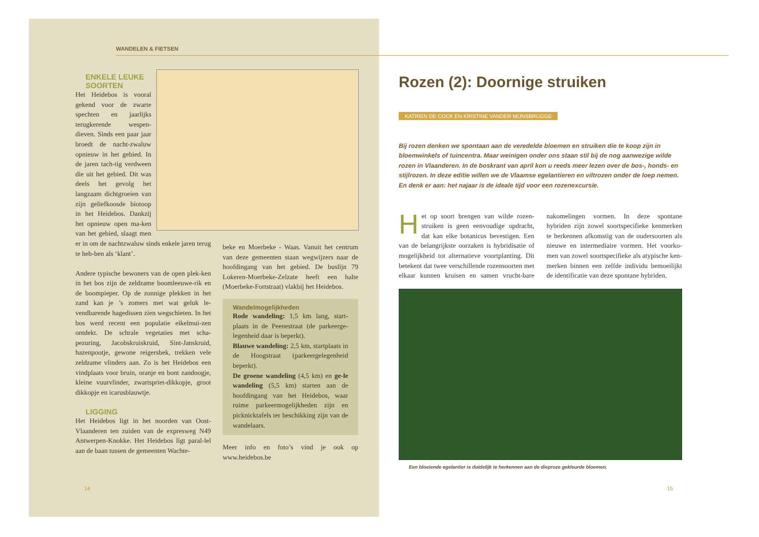WANDELEN & FIETSEN
ENKELE LEUKE
SOORTEN
Het Heidebos is vooral gekend voor de zwarte spechten en jaarlijks terugkerende wespen-dieven. Sinds een paar jaar broedt de nacht-zwaluw opnieuw in het gebied. In de jaren tach-tig verdween die uit het gebied. Dit was deels het gevolg het langzaam dichtgroeien van zijn geliefkoosde biotoop in het Heidebos. Dankzij het opnieuw open ma-ken van het gebied, slaagt men er in om de nachtzwaluw sinds enkele jaren terug te heb-ben als ‘klant’.
Andere typische bewoners van de open plek-ken in het bos zijn de zeldzame boomleeuwe-rik en de boompieper. Op de zonnige plekken in het zand kan je ’s zomers met wat geluk le-vendbarende hagedissen zien wegschieten. In het bos werd recent een populatie eikelmui-zen ontdekt. De schrale vegetaties met scha-pezuring, Jacobskruiskruid, Sint-Janskruid, hazenpootje, gewone reigersbek, trekken vele zeldzame vlinders aan. Zo is het Heidebos een vindplaats voor bruin, oranje en bont zandoogje, kleine vuurvlinder, zwartspriet-dikkopje, groot dikkopje en icarusblauwtje.
LIGGING
Het Heidebos ligt in het noorden van Oost-Vlaanderen ten zuiden van de expresweg N49 Antwerpen-Knokke. Het Heidebos ligt paral-lel aan de baan tussen de gemeenten Wachte-
beke en Moerbeke - Waas. Vanuit het centrum van deze gemeenten staan wegwijzers naar de hoofdingang van het gebied. De buslijn 79 Lokeren-Moerbeke-Zelzate heeft een halte (Moerbeke-Fortstraat) vlakbij het Heidebos.
Wandelmogelijkheden
Rode wandeling: 1,5 km lang, start-plaats in de Peenestraat (de parkeerge-legenheid daar is beperkt).
Blauwe wandeling: 2,5 km, startplaats in de Hoogstraat (parkeergelegenheid beperkt).
De groene wandeling (4,5 km) en ge-le wandeling (5,5 km) starten aan de hoofdingang van het Heidebos, waar ruime parkeermogelijkheden zijn en picknicktafels ter beschikking zijn van de wandelaars.
Meer info en foto’s vind je ook op www.heidebos.be
14
Rozen (2): Doornige struiken
KATRIEN DE COCK EN KRISTINE VANDER MIJNSBRUGGE
Bij rozen denken we spontaan aan de veredelde bloemen en struiken die te koop zijn in bloemwinkels of tuincentra. Maar weinigen onder ons staan stil bij de nog aanwezige wilde rozen in Vlaanderen. In de boskrant van april kon u reeds meer lezen over de bos-, honds- en stijlrozen. In deze editie willen we de Vlaamse egelantieren en viltrozen onder de loep nemen. En denk er aan: het najaar is de ideale tijd voor een rozenexcursie.
Het op soort brengen van wilde rozen-struiken is geen eenvoudige opdracht, dat kan elke botanicus bevestigen. Een van de belangrijkste oorzaken is hybridisatie of mogelijkheid tot alternatieve voortplanting. Dit betekent dat twee verschillende rozensoorten met elkaar kunnen kruisen en samen vrucht-bare nakomelingen vormen. In deze spontane hybriden zijn zowel soortspecifieke kenmerken te herkennen afkomstig van de oudersoorten als nieuwe en intermediaire vormen. Het voorko-men van zowel soortspecifieke als atypische ken-merken binnen een zelfde individu bemoeilijkt de identificatie van deze spontane hybriden.
Een bloeiende egelantier is duidelijk te herkennen aan de dieproze gekleurde bloemen.
15